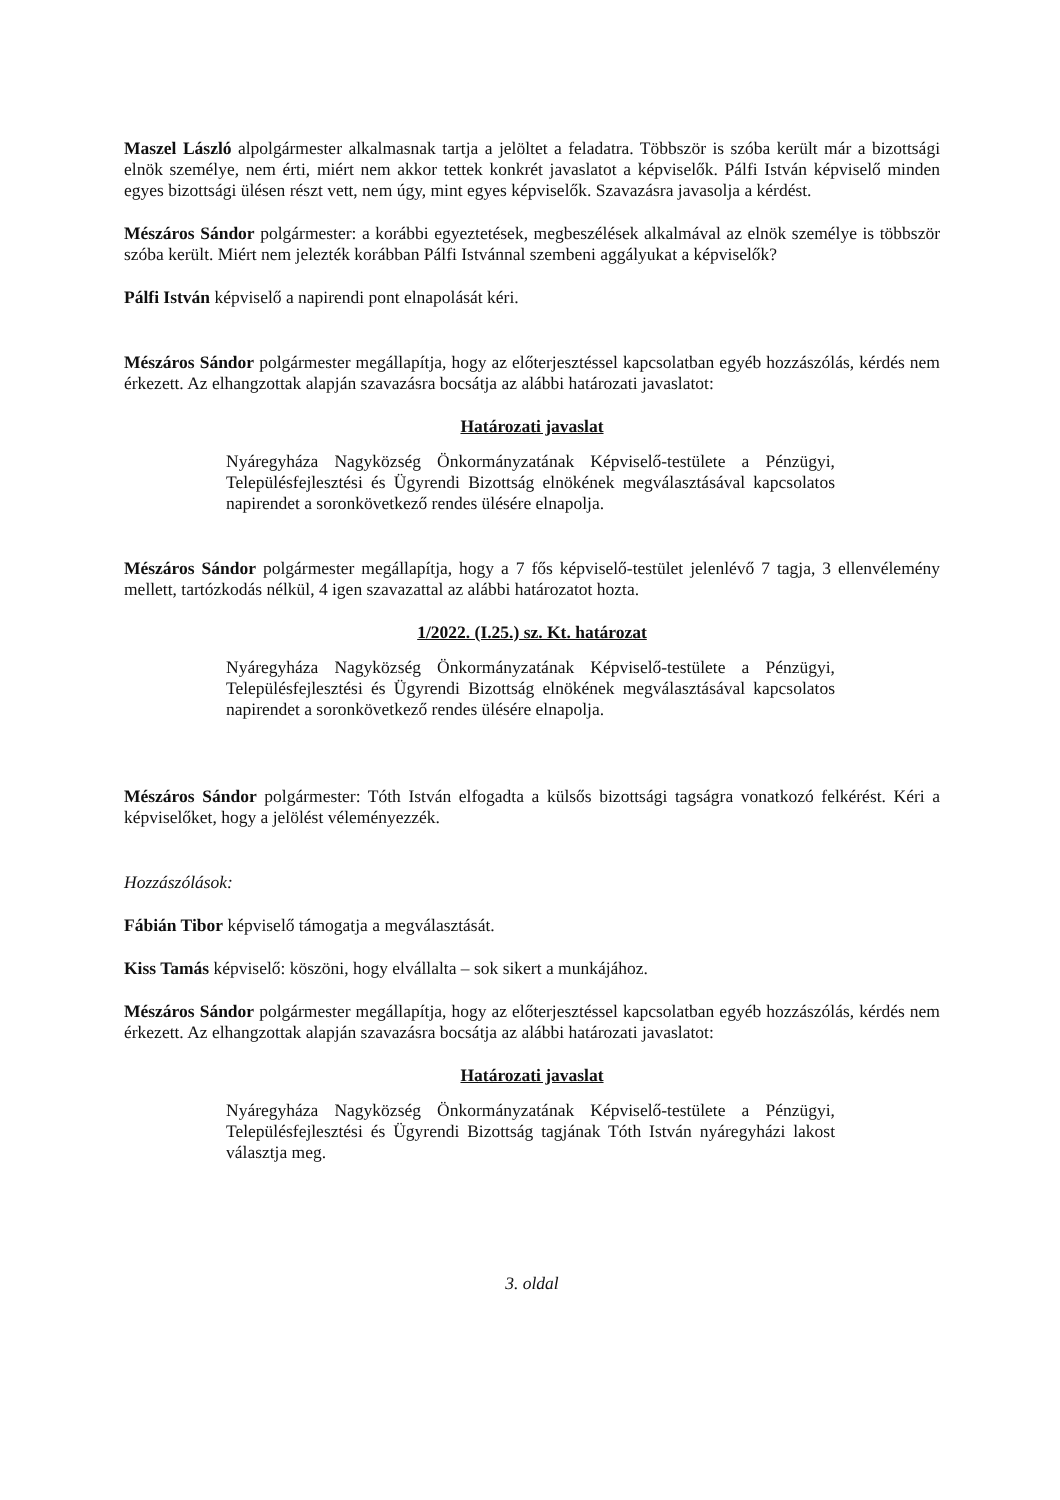Maszel László alpolgármester alkalmasnak tartja a jelöltet a feladatra. Többször is szóba került már a bizottsági elnök személye, nem érti, miért nem akkor tettek konkrét javaslatot a képviselők. Pálfi István képviselő minden egyes bizottsági ülésen részt vett, nem úgy, mint egyes képviselők. Szavazásra javasolja a kérdést.
Mészáros Sándor polgármester: a korábbi egyeztetések, megbeszélések alkalmával az elnök személye is többször szóba került. Miért nem jelezték korábban Pálfi Istvánnal szembeni aggályukat a képviselők?
Pálfi István képviselő a napirendi pont elnapolását kéri.
Mészáros Sándor polgármester megállapítja, hogy az előterjesztéssel kapcsolatban egyéb hozzászólás, kérdés nem érkezett. Az elhangzottak alapján szavazásra bocsátja az alábbi határozati javaslatot:
Határozati javaslat
Nyáregyháza Nagyközség Önkormányzatának Képviselő-testülete a Pénzügyi, Településfejlesztési és Ügyrendi Bizottság elnökének megválasztásával kapcsolatos napirendet a soronkövetkező rendes ülésére elnapolja.
Mészáros Sándor polgármester megállapítja, hogy a 7 fős képviselő-testület jelenlévő 7 tagja, 3 ellenvélemény mellett, tartózkodás nélkül, 4 igen szavazattal az alábbi határozatot hozta.
1/2022. (I.25.) sz. Kt. határozat
Nyáregyháza Nagyközség Önkormányzatának Képviselő-testülete a Pénzügyi, Településfejlesztési és Ügyrendi Bizottság elnökének megválasztásával kapcsolatos napirendet a soronkövetkező rendes ülésére elnapolja.
Mészáros Sándor polgármester: Tóth István elfogadta a külsős bizottsági tagságra vonatkozó felkérést. Kéri a képviselőket, hogy a jelölést véleményezzék.
Hozzászólások:
Fábián Tibor képviselő támogatja a megválasztását.
Kiss Tamás képviselő: köszöni, hogy elvállalta – sok sikert a munkájához.
Mészáros Sándor polgármester megállapítja, hogy az előterjesztéssel kapcsolatban egyéb hozzászólás, kérdés nem érkezett. Az elhangzottak alapján szavazásra bocsátja az alábbi határozati javaslatot:
Határozati javaslat
Nyáregyháza Nagyközség Önkormányzatának Képviselő-testülete a Pénzügyi, Településfejlesztési és Ügyrendi Bizottság tagjának Tóth István nyáregyházi lakost választja meg.
3. oldal